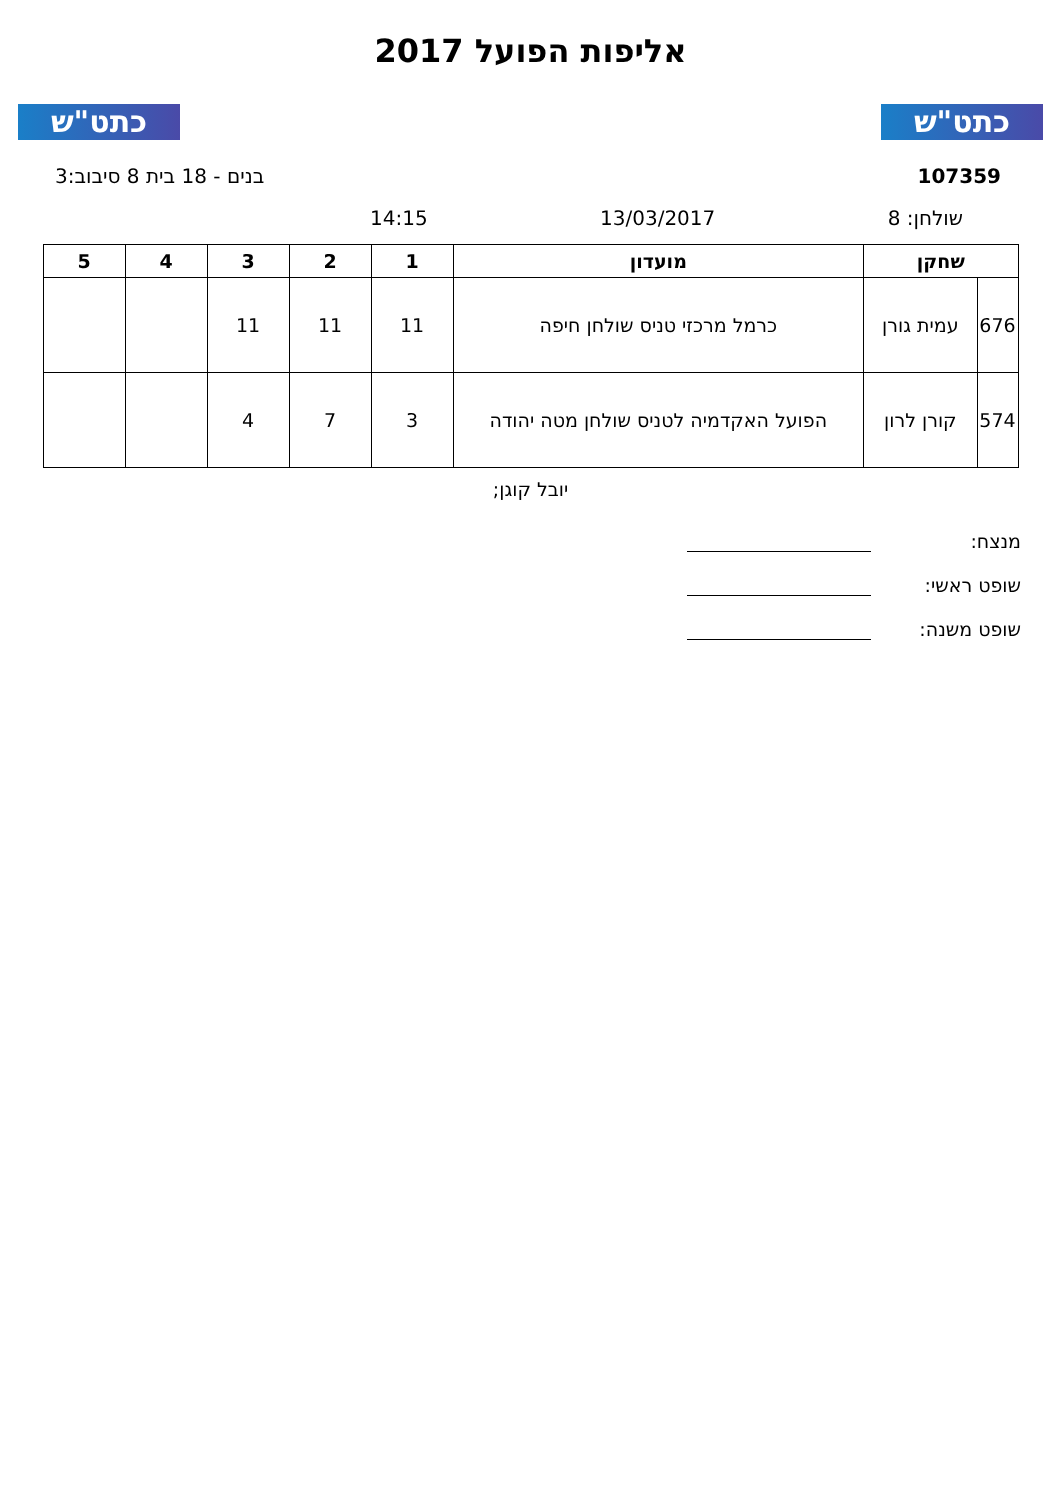כתט"ש כתט"ש
אליפות הפועל 2017
107359 בנים - 18 בית 8 סיבוב:3
שולחן: 8 13/03/2017 14:15
| שחקן | | מועדון | 1 | 2 | 3 | 4 | 5 |
| --- | --- | --- | --- | --- | --- | --- | --- |
| 676 | עמית גורן | כרמל מרכזי טניס שולחן חיפה | 11 | 11 | 11 | | |
| 574 | קורן לרון | הפועל האקדמיה לטניס שולחן מטה יהודה | 3 | 7 | 4 | | |
יובל קוגן;
מנצח:
שופט ראשי:
שופט משנה: